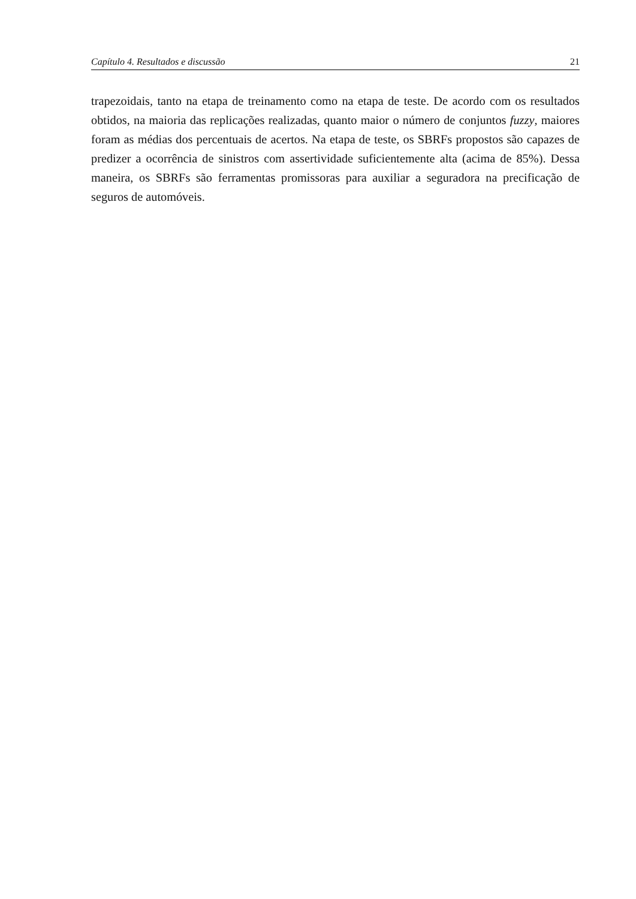Capítulo 4. Resultados e discussão 21
trapezoidais, tanto na etapa de treinamento como na etapa de teste. De acordo com os resultados obtidos, na maioria das replicações realizadas, quanto maior o número de conjuntos fuzzy, maiores foram as médias dos percentuais de acertos. Na etapa de teste, os SBRFs propostos são capazes de predizer a ocorrência de sinistros com assertividade suficientemente alta (acima de 85%). Dessa maneira, os SBRFs são ferramentas promissoras para auxiliar a seguradora na precificação de seguros de automóveis.